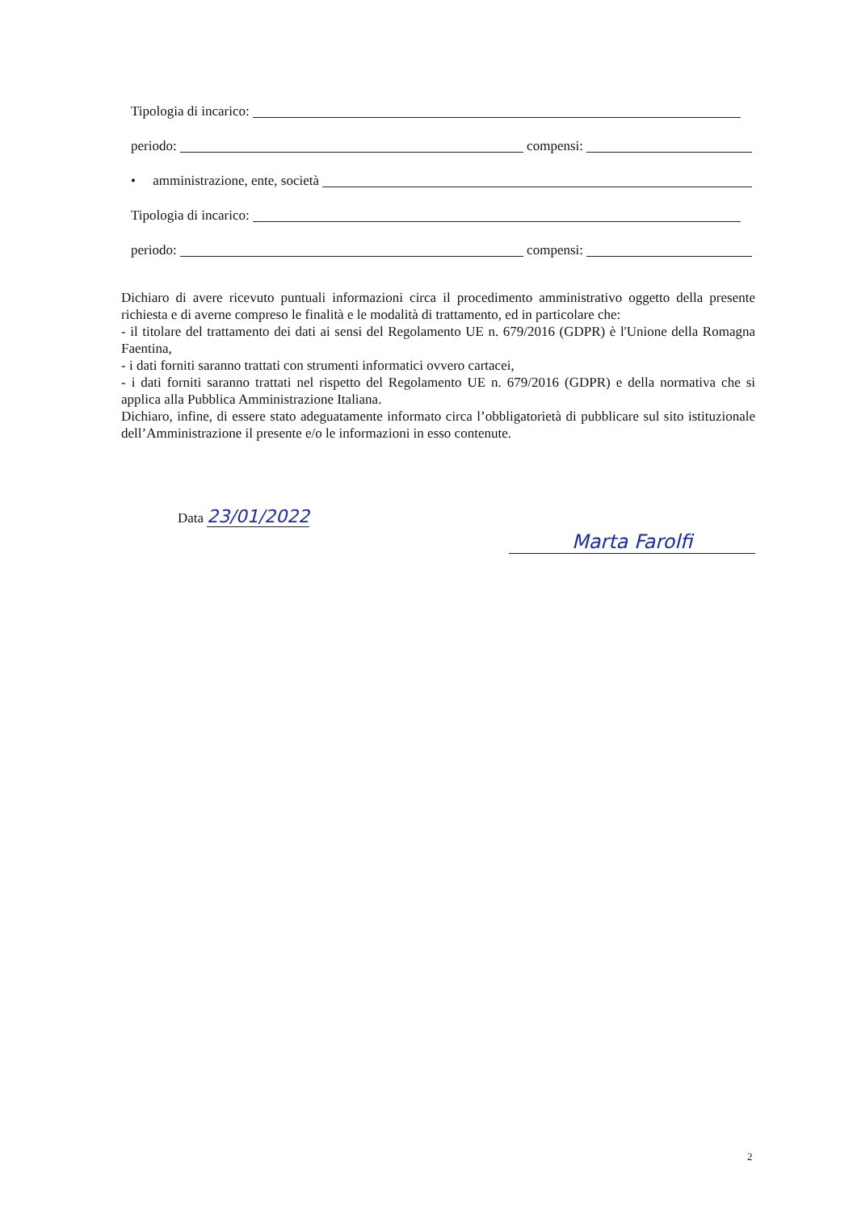Tipologia di incarico:
periodo: compensi:
• amministrazione, ente, società
Tipologia di incarico:
periodo: compensi:
Dichiaro di avere ricevuto puntuali informazioni circa il procedimento amministrativo oggetto della presente richiesta e di averne compreso le finalità e le modalità di trattamento, ed in particolare che:
- il titolare del trattamento dei dati ai sensi del Regolamento UE n. 679/2016 (GDPR) è l'Unione della Romagna Faentina,
- i dati forniti saranno trattati con strumenti informatici ovvero cartacei,
- i dati forniti saranno trattati nel rispetto del Regolamento UE n. 679/2016 (GDPR) e della normativa che si applica alla Pubblica Amministrazione Italiana.
Dichiaro, infine, di essere stato adeguatamente informato circa l’obbligatorietà di pubblicare sul sito istituzionale dell’Amministrazione il presente e/o le informazioni in esso contenute.
Data 23/01/2022
Marta Farolfi
2